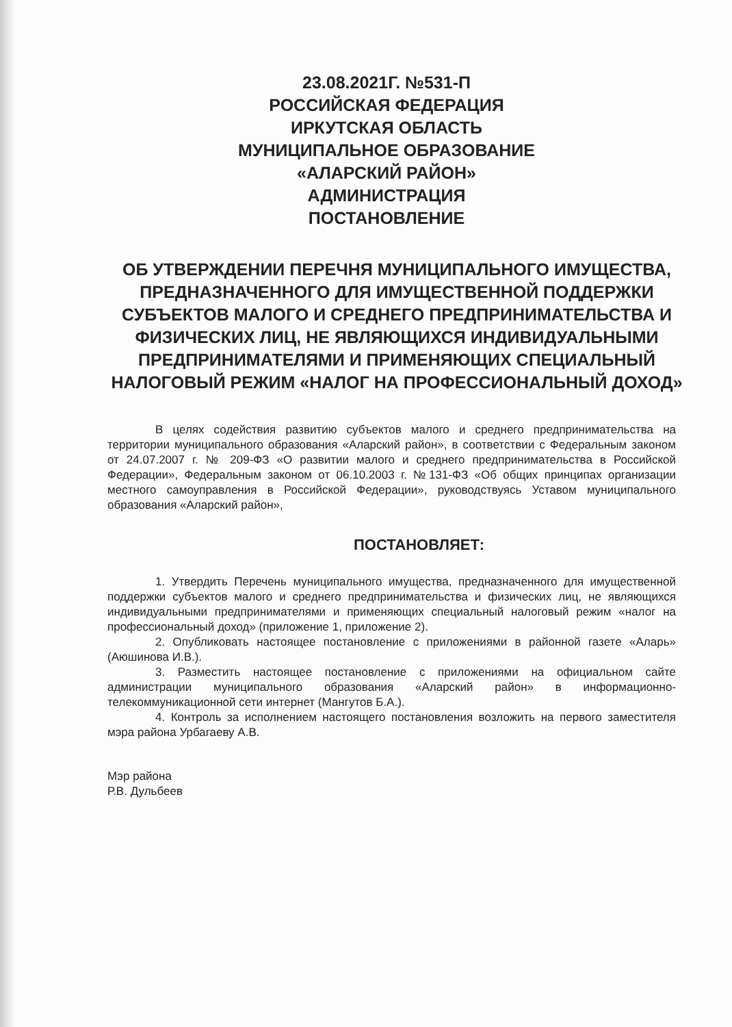23.08.2021Г. №531-П
РОССИЙСКАЯ ФЕДЕРАЦИЯ
ИРКУТСКАЯ ОБЛАСТЬ
МУНИЦИПАЛЬНОЕ ОБРАЗОВАНИЕ
«АЛАРСКИЙ РАЙОН»
АДМИНИСТРАЦИЯ
ПОСТАНОВЛЕНИЕ
ОБ УТВЕРЖДЕНИИ ПЕРЕЧНЯ МУНИЦИПАЛЬНОГО ИМУЩЕСТВА, ПРЕДНАЗНАЧЕННОГО ДЛЯ ИМУЩЕСТВЕННОЙ ПОДДЕРЖКИ СУБЪЕКТОВ МАЛОГО И СРЕДНЕГО ПРЕДПРИНИМАТЕЛЬСТВА И ФИЗИЧЕСКИХ ЛИЦ, НЕ ЯВЛЯЮЩИХСЯ ИНДИВИДУАЛЬНЫМИ ПРЕДПРИНИМАТЕЛЯМИ И ПРИМЕНЯЮЩИХ СПЕЦИАЛЬНЫЙ НАЛОГОВЫЙ РЕЖИМ «НАЛОГ НА ПРОФЕССИОНАЛЬНЫЙ ДОХОД»
В целях содействия развитию субъектов малого и среднего предпринимательства на территории муниципального образования «Аларский район», в соответствии с Федеральным законом от 24.07.2007 г. № 209-ФЗ «О развитии малого и среднего предпринимательства в Российской Федерации», Федеральным законом от 06.10.2003 г. №131-ФЗ «Об общих принципах организации местного самоуправления в Российской Федерации», руководствуясь Уставом муниципального образования «Аларский район»,
ПОСТАНОВЛЯЕТ:
1. Утвердить Перечень муниципального имущества, предназначенного для имущественной поддержки субъектов малого и среднего предпринимательства и физических лиц, не являющихся индивидуальными предпринимателями и применяющих специальный налоговый режим «налог на профессиональный доход» (приложение 1, приложение 2).
2. Опубликовать настоящее постановление с приложениями в районной газете «Аларь» (Аюшинова И.В.).
3. Разместить настоящее постановление с приложениями на официальном сайте администрации муниципального образования «Аларский район» в информационно-телекоммуникационной сети интернет (Мангутов Б.А.).
4. Контроль за исполнением настоящего постановления возложить на первого заместителя мэра района Урбагаеву А.В.
Мэр района
Р.В. Дульбеев